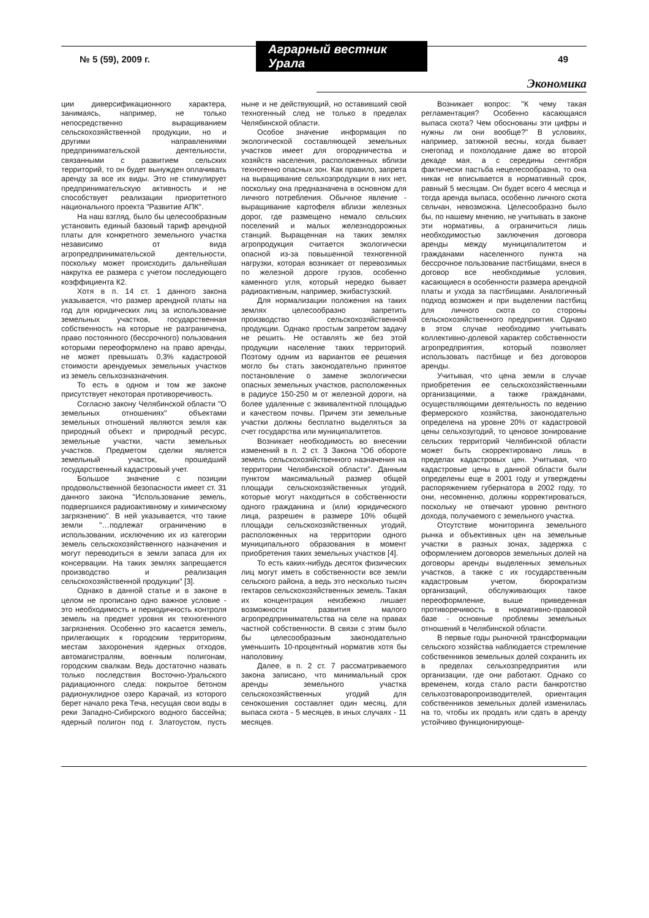№ 5 (59), 2009 г. Аграрный вестник Урала 49
Экономика
ции диверсификационного характера, занимаясь, например, не только непосредственно выращиванием сельскохозяйственной продукции, но и другими направлениями предпринимательской деятельности, связанными с развитием сельских территорий, то он будет вынужден оплачивать аренду за все их виды. Это не стимулирует предпринимательскую активность и не способствует реализации приоритетного национального проекта "Развитие АПК".
На наш взгляд, было бы целесообразным установить единый базовый тариф арендной платы для конкретного земельного участка независимо от вида агропредпринимательской деятельности, поскольку может происходить дальнейшая накрутка ее размера с учетом последующего коэффициента К2.
Хотя в п. 14 ст. 1 данного закона указывается, что размер арендной платы на год для юридических лиц за использование земельных участков, государственная собственность на которые не разграничена, право постоянного (бессрочного) пользования которыми переоформлено на право аренды, не может превышать 0,3% кадастровой стоимости арендуемых земельных участков из земель сельхозназначения.
То есть в одном и том же законе присутствует некоторая противоречивость.
Согласно закону Челябинской области "О земельных отношениях" объектами земельных отношений являются земля как природный объект и природный ресурс, земельные участки, части земельных участков. Предметом сделки является земельный участок, прошедший государственный кадастровый учет.
Большое значение с позиции продовольственной безопасности имеет ст. 31 данного закона "Использование земель, подвергшихся радиоактивному и химическому загрязнению". В ней указывается, что такие земли "…подлежат ограничению в использовании, исключению их из категории земель сельскохозяйственного назначения и могут переводиться в земли запаса для их консервации. На таких землях запрещается производство и реализация сельскохозяйственной продукции" [3].
Однако в данной статье и в законе в целом не прописано одно важное условие - это необходимость и периодичность контроля земель на предмет уровня их техногенного загрязнения. Особенно это касается земель, прилегающих к городским территориям, местам захоронения ядерных отходов, автомагистралям, военным полигонам, городским свалкам. Ведь достаточно назвать только последствия Восточно-Уральского радиационного следа: покрытое бетоном радионуклидное озеро Карачай, из которого берет начало река Теча, несущая свои воды в реки Западно-Сибирского водного бассейна; ядерный полигон под г. Златоустом, пусть ныне и не действующий, но оставивший свой техногенный след не только в пределах Челябинской области.
Особое значение информация по экологической составляющей земельных участков имеет для огородничества и хозяйств населения, расположенных вблизи техногенно опасных зон. Как правило, запрета на выращивание сельхозпродукции в них нет, поскольку она предназначена в основном для личного потребления. Обычное явление - выращивание картофеля вблизи железных дорог, где размещено немало сельских поселений и малых железнодорожных станций. Выращенная на таких землях агропродукция считается экологически опасной из-за повышенной техногенной нагрузки, которая возникает от перевозимых по железной дороге грузов, особенно каменного угля, который нередко бывает радиоактивным, например, экибастузский.
Для нормализации положения на таких землях целесообразно запретить производство сельскохозяйственной продукции. Однако простым запретом задачу не решить. Не оставлять же без этой продукции население таких территорий. Поэтому одним из вариантов ее решения могло бы стать законодательно принятое постановление о замене экологически опасных земельных участков, расположенных в радиусе 150-250 м от железной дороги, на более удаленные с эквивалентной площадью и качеством почвы. Причем эти земельные участки должны бесплатно выделяться за счет государства или муниципалитетов.
Возникает необходимость во внесении изменений в п. 2 ст. 3 Закона "Об обороте земель сельскохозяйственного назначения на территории Челябинской области". Данным пунктом максимальный размер общей площади сельскохозяйственных угодий, которые могут находиться в собственности одного гражданина и (или) юридического лица, разрешен в размере 10% общей площади сельскохозяйственных угодий, расположенных на территории одного муниципального образования в момент приобретения таких земельных участков [4].
То есть каких-нибудь десяток физических лиц могут иметь в собственности все земли сельского района, а ведь это несколько тысяч гектаров сельскохозяйственных земель. Такая их концентрация неизбежно лишает возможности развития малого агропредпринимательства на селе на правах частной собственности. В связи с этим было бы целесообразным законодательно уменьшить 10-процентный норматив хотя бы наполовину.
Далее, в п. 2 ст. 7 рассматриваемого закона записано, что минимальный срок аренды земельного участка сельскохозяйственных угодий для сенокошения составляет один месяц, для выпаса скота - 5 месяцев, в иных случаях - 11 месяцев.
Возникает вопрос: "К чему такая регламентация? Особенно касающаяся выпаса скота? Чем обоснованы эти цифры и нужны ли они вообще?" В условиях, например, затяжной весны, когда бывает снегопад и похолодание даже во второй декаде мая, а с середины сентября фактически пастьба нецелесообразна, то она никак не вписывается в нормативный срок, равный 5 месяцам. Он будет всего 4 месяца и тогда аренда выпаса, особенно личного скота сельчан, невозможна. Целесообразно было бы, по нашему мнению, не учитывать в законе эти нормативы, а ограничиться лишь необходимостью заключения договора аренды между муниципалитетом и гражданами населенного пункта на бессрочное пользование пастбищами, внеся в договор все необходимые условия, касающиеся в особенности размера арендной платы и ухода за пастбищами. Аналогичный подход возможен и при выделении пастбищ для личного скота со стороны сельскохозяйственного предприятия. Однако в этом случае необходимо учитывать коллективно-долевой характер собственности агропредприятия, который позволяет использовать пастбище и без договоров аренды.
Учитывая, что цена земли в случае приобретения ее сельскохозяйственными организациями, а также гражданами, осуществляющими деятельность по ведению фермерского хозяйства, законодательно определена на уровне 20% от кадастровой цены сельхозугодий, то ценовое зонирование сельских территорий Челябинской области может быть скорректировано лишь в пределах кадастровых цен. Учитывая, что кадастровые цены в данной области были определены еще в 2001 году и утверждены распоряжением губернатора в 2002 году, то они, несомненно, должны корректироваться, поскольку не отвечают уровню рентного дохода, получаемого с земельного участка.
Отсутствие мониторинга земельного рынка и объективных цен на земельные участки в разных зонах, задержка с оформлением договоров земельных долей на договоры аренды выделенных земельных участков, а также с их государственным кадастровым учетом, бюрократизм организаций, обслуживающих такое переоформление, выше приведенная противоречивость в нормативно-правовой базе - основные проблемы земельных отношений в Челябинской области.
В первые годы рыночной трансформации сельского хозяйства наблюдается стремление собственников земельных долей сохранить их в пределах сельхозпредприятия или организации, где они работают. Однако со временем, когда стало расти банкротство сельхозтоваропроизводителей, ориентация собственников земельных долей изменилась на то, чтобы их продать или сдать в аренду устойчиво функционирующе-